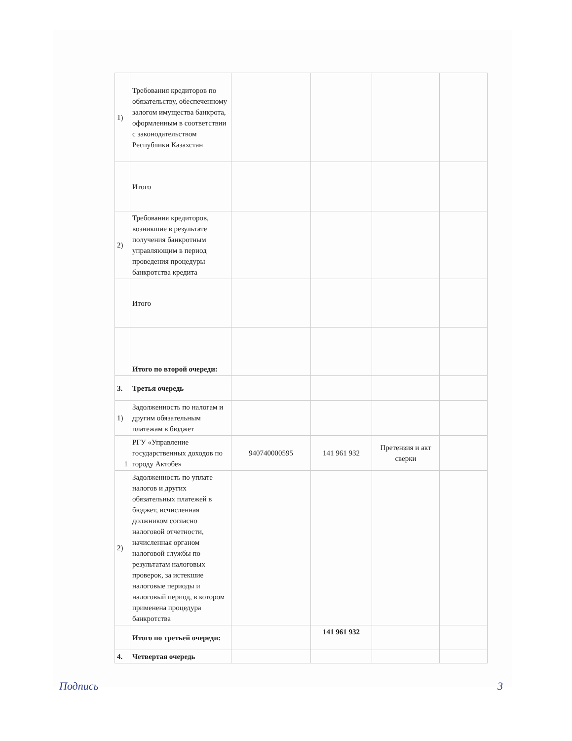| 1) | Требования кредиторов по обязательству, обеспеченному залогом имущества банкрота, оформленным в соответствии с законодательством Республики Казахстан | | | | |
| | Итого | | | | |
| 2) | Требования кредиторов, возникшие в результате получения банкротным управляющим в период проведения процедуры банкротства кредита | | | | |
| | Итого | | | | |
| | Итого по второй очереди: | | | | |
| 3. | Третья очередь | | | | |
| 1) | Задолженность по налогам и другим обязательным платежам в бюджет | | | | |
| 1 | РГУ «Управление государственных доходов по городу Актобе» | 940740000595 | 141 961 932 | Претензия и акт сверки | |
| 2) | Задолженность по уплате налогов и других обязательных платежей в бюджет, исчисленная должником согласно налоговой отчетности, начисленная органом налоговой службы по результатам налоговых проверок, за истекшие налоговые периоды и налоговый период, в котором применена процедура банкротства | | | | |
| | Итого по третьей очереди: | | 141 961 932 | | |
| 4. | Четвертая очередь | | | | |
Подпись 3